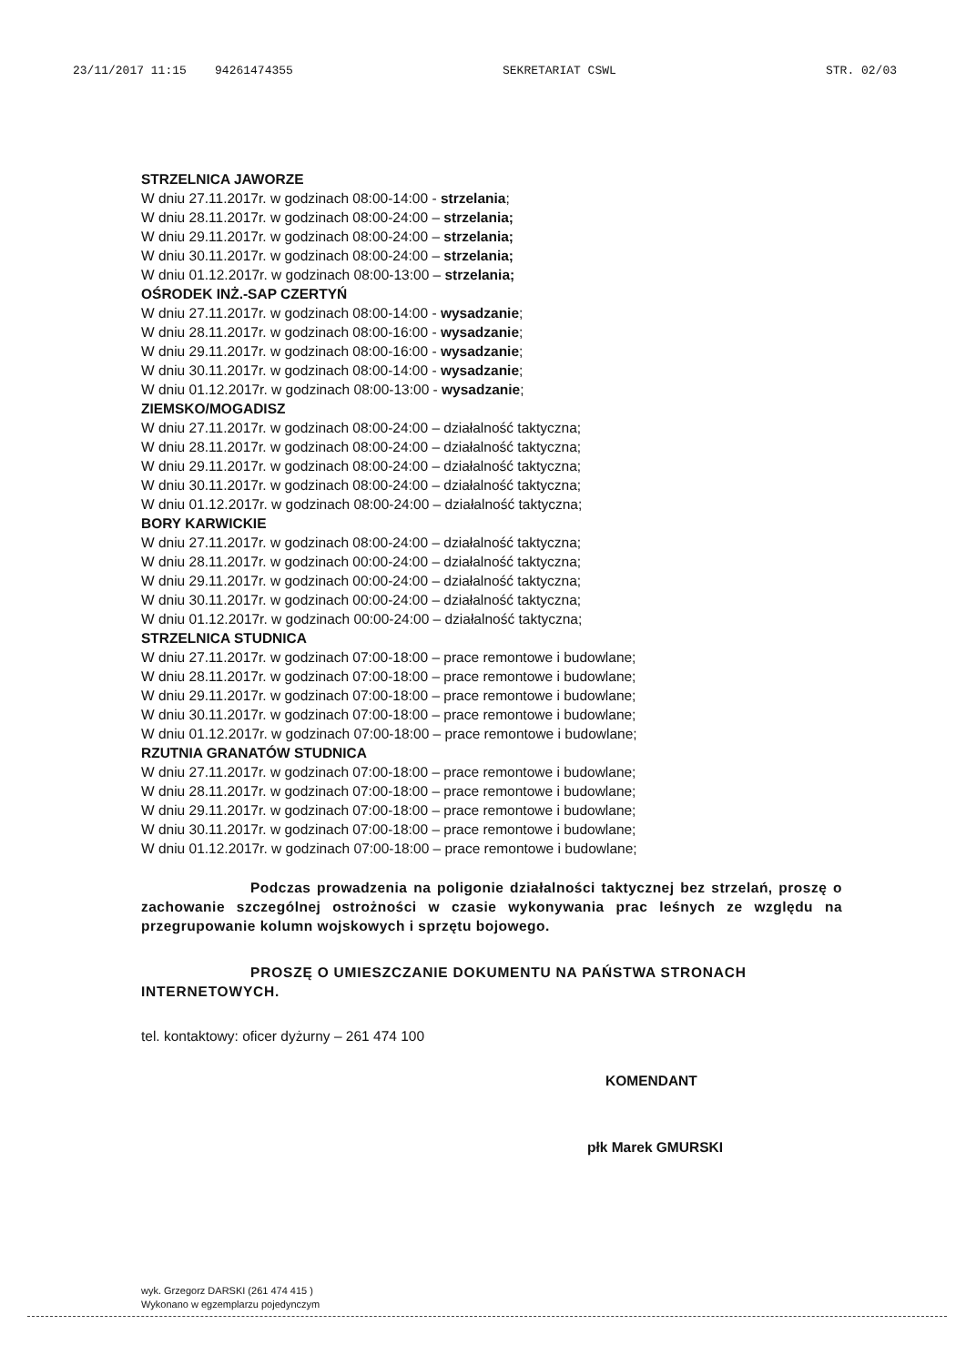23/11/2017 11:15 94261474355 SEKRETARIAT CSWL STR. 02/03
STRZELNICA JAWORZE
W dniu 27.11.2017r. w godzinach 08:00-14:00 - strzelania;
W dniu 28.11.2017r. w godzinach 08:00-24:00 – strzelania;
W dniu 29.11.2017r. w godzinach 08:00-24:00 – strzelania;
W dniu 30.11.2017r. w godzinach 08:00-24:00 – strzelania;
W dniu 01.12.2017r. w godzinach 08:00-13:00 – strzelania;
OŚRODEK INŻ.-SAP CZERTYŃ
W dniu 27.11.2017r. w godzinach 08:00-14:00 - wysadzanie;
W dniu 28.11.2017r. w godzinach 08:00-16:00 - wysadzanie;
W dniu 29.11.2017r. w godzinach 08:00-16:00 - wysadzanie;
W dniu 30.11.2017r. w godzinach 08:00-14:00 - wysadzanie;
W dniu 01.12.2017r. w godzinach 08:00-13:00 - wysadzanie;
ZIEMSKO/MOGADISZ
W dniu 27.11.2017r. w godzinach 08:00-24:00 – działalność taktyczna;
W dniu 28.11.2017r. w godzinach 08:00-24:00 – działalność taktyczna;
W dniu 29.11.2017r. w godzinach 08:00-24:00 – działalność taktyczna;
W dniu 30.11.2017r. w godzinach 08:00-24:00 – działalność taktyczna;
W dniu 01.12.2017r. w godzinach 08:00-24:00 – działalność taktyczna;
BORY KARWICKIE
W dniu 27.11.2017r. w godzinach 08:00-24:00 – działalność taktyczna;
W dniu 28.11.2017r. w godzinach 00:00-24:00 – działalność taktyczna;
W dniu 29.11.2017r. w godzinach 00:00-24:00 – działalność taktyczna;
W dniu 30.11.2017r. w godzinach 00:00-24:00 – działalność taktyczna;
W dniu 01.12.2017r. w godzinach 00:00-24:00 – działalność taktyczna;
STRZELNICA STUDNICA
W dniu 27.11.2017r. w godzinach 07:00-18:00 – prace remontowe i budowlane;
W dniu 28.11.2017r. w godzinach 07:00-18:00 – prace remontowe i budowlane;
W dniu 29.11.2017r. w godzinach 07:00-18:00 – prace remontowe i budowlane;
W dniu 30.11.2017r. w godzinach 07:00-18:00 – prace remontowe i budowlane;
W dniu 01.12.2017r. w godzinach 07:00-18:00 – prace remontowe i budowlane;
RZUTNIA GRANATÓW STUDNICA
W dniu 27.11.2017r. w godzinach 07:00-18:00 – prace remontowe i budowlane;
W dniu 28.11.2017r. w godzinach 07:00-18:00 – prace remontowe i budowlane;
W dniu 29.11.2017r. w godzinach 07:00-18:00 – prace remontowe i budowlane;
W dniu 30.11.2017r. w godzinach 07:00-18:00 – prace remontowe i budowlane;
W dniu 01.12.2017r. w godzinach 07:00-18:00 – prace remontowe i budowlane;
Podczas prowadzenia na poligonie działalności taktycznej bez strzelań, proszę o zachowanie szczególnej ostrożności w czasie wykonywania prac leśnych ze względu na przegrupowanie kolumn wojskowych i sprzętu bojowego.
PROSZĘ O UMIESZCZANIE DOKUMENTU NA PAŃSTWA STRONACH INTERNETOWYCH.
tel. kontaktowy: oficer dyżurny – 261 474 100
KOMENDANT
płk Marek GMURSKI
wyk. Grzegorz DARSKI (261 474 415 )
Wykonano w egzemplarzu pojedynczym